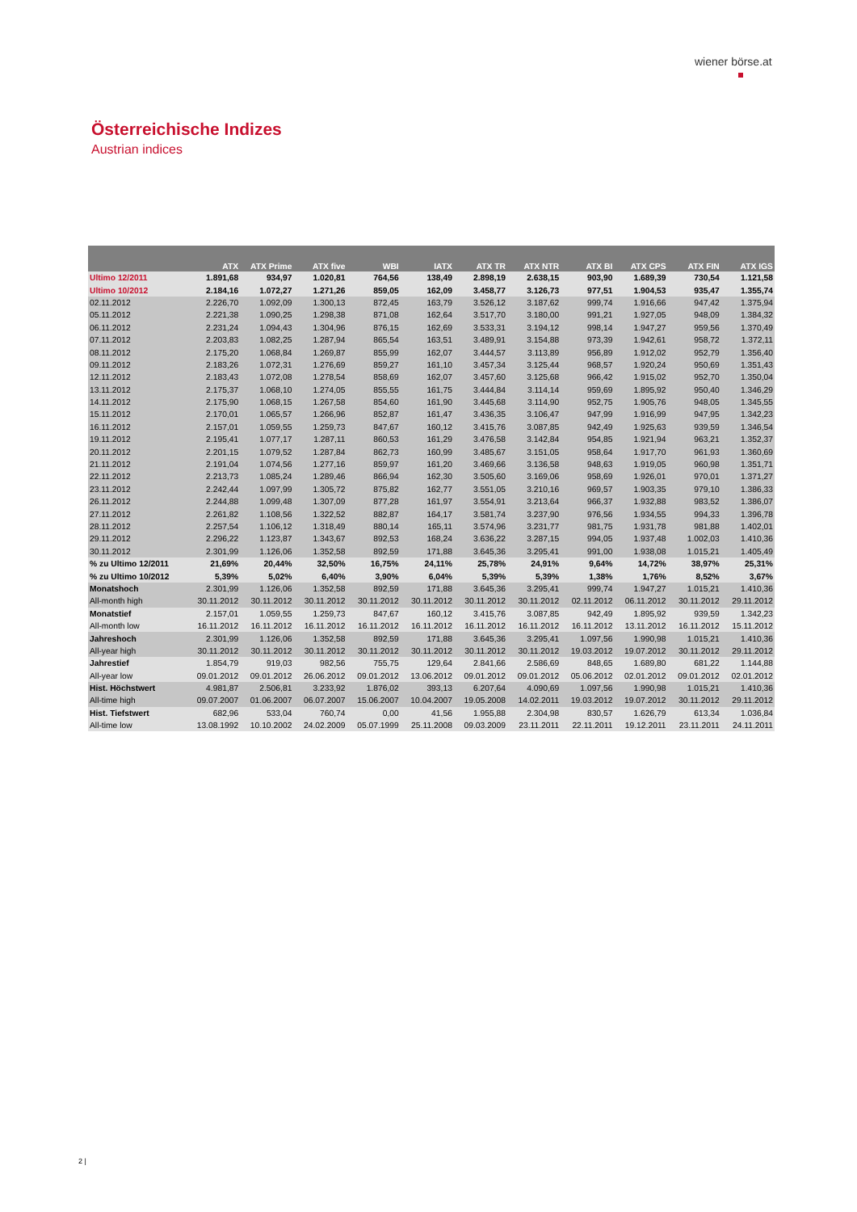wiener börse.at
Österreichische Indizes
Austrian indices
| | ATX | ATX Prime | ATX five | WBI | IATX | ATX TR | ATX NTR | ATX BI | ATX CPS | ATX FIN | ATX IGS |
| --- | --- | --- | --- | --- | --- | --- | --- | --- | --- | --- | --- |
| Ultimo 12/2011 | 1.891,68 | 934,97 | 1.020,81 | 764,56 | 138,49 | 2.898,19 | 2.638,15 | 903,90 | 1.689,39 | 730,54 | 1.121,58 |
| Ultimo 10/2012 | 2.184,16 | 1.072,27 | 1.271,26 | 859,05 | 162,09 | 3.458,77 | 3.126,73 | 977,51 | 1.904,53 | 935,47 | 1.355,74 |
| 02.11.2012 | 2.226,70 | 1.092,09 | 1.300,13 | 872,45 | 163,79 | 3.526,12 | 3.187,62 | 999,74 | 1.916,66 | 947,42 | 1.375,94 |
| 05.11.2012 | 2.221,38 | 1.090,25 | 1.298,38 | 871,08 | 162,64 | 3.517,70 | 3.180,00 | 991,21 | 1.927,05 | 948,09 | 1.384,32 |
| 06.11.2012 | 2.231,24 | 1.094,43 | 1.304,96 | 876,15 | 162,69 | 3.533,31 | 3.194,12 | 998,14 | 1.947,27 | 959,56 | 1.370,49 |
| 07.11.2012 | 2.203,83 | 1.082,25 | 1.287,94 | 865,54 | 163,51 | 3.489,91 | 3.154,88 | 973,39 | 1.942,61 | 958,72 | 1.372,11 |
| 08.11.2012 | 2.175,20 | 1.068,84 | 1.269,87 | 855,99 | 162,07 | 3.444,57 | 3.113,89 | 956,89 | 1.912,02 | 952,79 | 1.356,40 |
| 09.11.2012 | 2.183,26 | 1.072,31 | 1.276,69 | 859,27 | 161,10 | 3.457,34 | 3.125,44 | 968,57 | 1.920,24 | 950,69 | 1.351,43 |
| 12.11.2012 | 2.183,43 | 1.072,08 | 1.278,54 | 858,69 | 162,07 | 3.457,60 | 3.125,68 | 966,42 | 1.915,02 | 952,70 | 1.350,04 |
| 13.11.2012 | 2.175,37 | 1.068,10 | 1.274,05 | 855,55 | 161,75 | 3.444,84 | 3.114,14 | 959,69 | 1.895,92 | 950,40 | 1.346,29 |
| 14.11.2012 | 2.175,90 | 1.068,15 | 1.267,58 | 854,60 | 161,90 | 3.445,68 | 3.114,90 | 952,75 | 1.905,76 | 948,05 | 1.345,55 |
| 15.11.2012 | 2.170,01 | 1.065,57 | 1.266,96 | 852,87 | 161,47 | 3.436,35 | 3.106,47 | 947,99 | 1.916,99 | 947,95 | 1.342,23 |
| 16.11.2012 | 2.157,01 | 1.059,55 | 1.259,73 | 847,67 | 160,12 | 3.415,76 | 3.087,85 | 942,49 | 1.925,63 | 939,59 | 1.346,54 |
| 19.11.2012 | 2.195,41 | 1.077,17 | 1.287,11 | 860,53 | 161,29 | 3.476,58 | 3.142,84 | 954,85 | 1.921,94 | 963,21 | 1.352,37 |
| 20.11.2012 | 2.201,15 | 1.079,52 | 1.287,84 | 862,73 | 160,99 | 3.485,67 | 3.151,05 | 958,64 | 1.917,70 | 961,93 | 1.360,69 |
| 21.11.2012 | 2.191,04 | 1.074,56 | 1.277,16 | 859,97 | 161,20 | 3.469,66 | 3.136,58 | 948,63 | 1.919,05 | 960,98 | 1.351,71 |
| 22.11.2012 | 2.213,73 | 1.085,24 | 1.289,46 | 866,94 | 162,30 | 3.505,60 | 3.169,06 | 958,69 | 1.926,01 | 970,01 | 1.371,27 |
| 23.11.2012 | 2.242,44 | 1.097,99 | 1.305,72 | 875,82 | 162,77 | 3.551,05 | 3.210,16 | 969,57 | 1.903,35 | 979,10 | 1.386,33 |
| 26.11.2012 | 2.244,88 | 1.099,48 | 1.307,09 | 877,28 | 161,97 | 3.554,91 | 3.213,64 | 966,37 | 1.932,88 | 983,52 | 1.386,07 |
| 27.11.2012 | 2.261,82 | 1.108,56 | 1.322,52 | 882,87 | 164,17 | 3.581,74 | 3.237,90 | 976,56 | 1.934,55 | 994,33 | 1.396,78 |
| 28.11.2012 | 2.257,54 | 1.106,12 | 1.318,49 | 880,14 | 165,11 | 3.574,96 | 3.231,77 | 981,75 | 1.931,78 | 981,88 | 1.402,01 |
| 29.11.2012 | 2.296,22 | 1.123,87 | 1.343,67 | 892,53 | 168,24 | 3.636,22 | 3.287,15 | 994,05 | 1.937,48 | 1.002,03 | 1.410,36 |
| 30.11.2012 | 2.301,99 | 1.126,06 | 1.352,58 | 892,59 | 171,88 | 3.645,36 | 3.295,41 | 991,00 | 1.938,08 | 1.015,21 | 1.405,49 |
| % zu Ultimo 12/2011 | 21,69% | 20,44% | 32,50% | 16,75% | 24,11% | 25,78% | 24,91% | 9,64% | 14,72% | 38,97% | 25,31% |
| % zu Ultimo 10/2012 | 5,39% | 5,02% | 6,40% | 3,90% | 6,04% | 5,39% | 5,39% | 1,38% | 1,76% | 8,52% | 3,67% |
| Monatshoch | 2.301,99 | 1.126,06 | 1.352,58 | 892,59 | 171,88 | 3.645,36 | 3.295,41 | 999,74 | 1.947,27 | 1.015,21 | 1.410,36 |
| All-month high | 30.11.2012 | 30.11.2012 | 30.11.2012 | 30.11.2012 | 30.11.2012 | 30.11.2012 | 30.11.2012 | 02.11.2012 | 06.11.2012 | 30.11.2012 | 29.11.2012 |
| Monatstief | 2.157,01 | 1.059,55 | 1.259,73 | 847,67 | 160,12 | 3.415,76 | 3.087,85 | 942,49 | 1.895,92 | 939,59 | 1.342,23 |
| All-month low | 16.11.2012 | 16.11.2012 | 16.11.2012 | 16.11.2012 | 16.11.2012 | 16.11.2012 | 16.11.2012 | 16.11.2012 | 13.11.2012 | 16.11.2012 | 15.11.2012 |
| Jahreshoch | 2.301,99 | 1.126,06 | 1.352,58 | 892,59 | 171,88 | 3.645,36 | 3.295,41 | 1.097,56 | 1.990,98 | 1.015,21 | 1.410,36 |
| All-year high | 30.11.2012 | 30.11.2012 | 30.11.2012 | 30.11.2012 | 30.11.2012 | 30.11.2012 | 30.11.2012 | 19.03.2012 | 19.07.2012 | 30.11.2012 | 29.11.2012 |
| Jahrestief | 1.854,79 | 919,03 | 982,56 | 755,75 | 129,64 | 2.841,66 | 2.586,69 | 848,65 | 1.689,80 | 681,22 | 1.144,88 |
| All-year low | 09.01.2012 | 09.01.2012 | 26.06.2012 | 09.01.2012 | 13.06.2012 | 09.01.2012 | 09.01.2012 | 05.06.2012 | 02.01.2012 | 09.01.2012 | 02.01.2012 |
| Hist. Höchstwert | 4.981,87 | 2.506,81 | 3.233,92 | 1.876,02 | 393,13 | 6.207,64 | 4.090,69 | 1.097,56 | 1.990,98 | 1.015,21 | 1.410,36 |
| All-time high | 09.07.2007 | 01.06.2007 | 06.07.2007 | 15.06.2007 | 10.04.2007 | 19.05.2008 | 14.02.2011 | 19.03.2012 | 19.07.2012 | 30.11.2012 | 29.11.2012 |
| Hist. Tiefstwert | 682,96 | 533,04 | 760,74 | 0,00 | 41,56 | 1.955,88 | 2.304,98 | 830,57 | 1.626,79 | 613,34 | 1.036,84 |
| All-time low | 13.08.1992 | 10.10.2002 | 24.02.2009 | 05.07.1999 | 25.11.2008 | 09.03.2009 | 23.11.2011 | 22.11.2011 | 19.12.2011 | 23.11.2011 | 24.11.2011 |
2 |